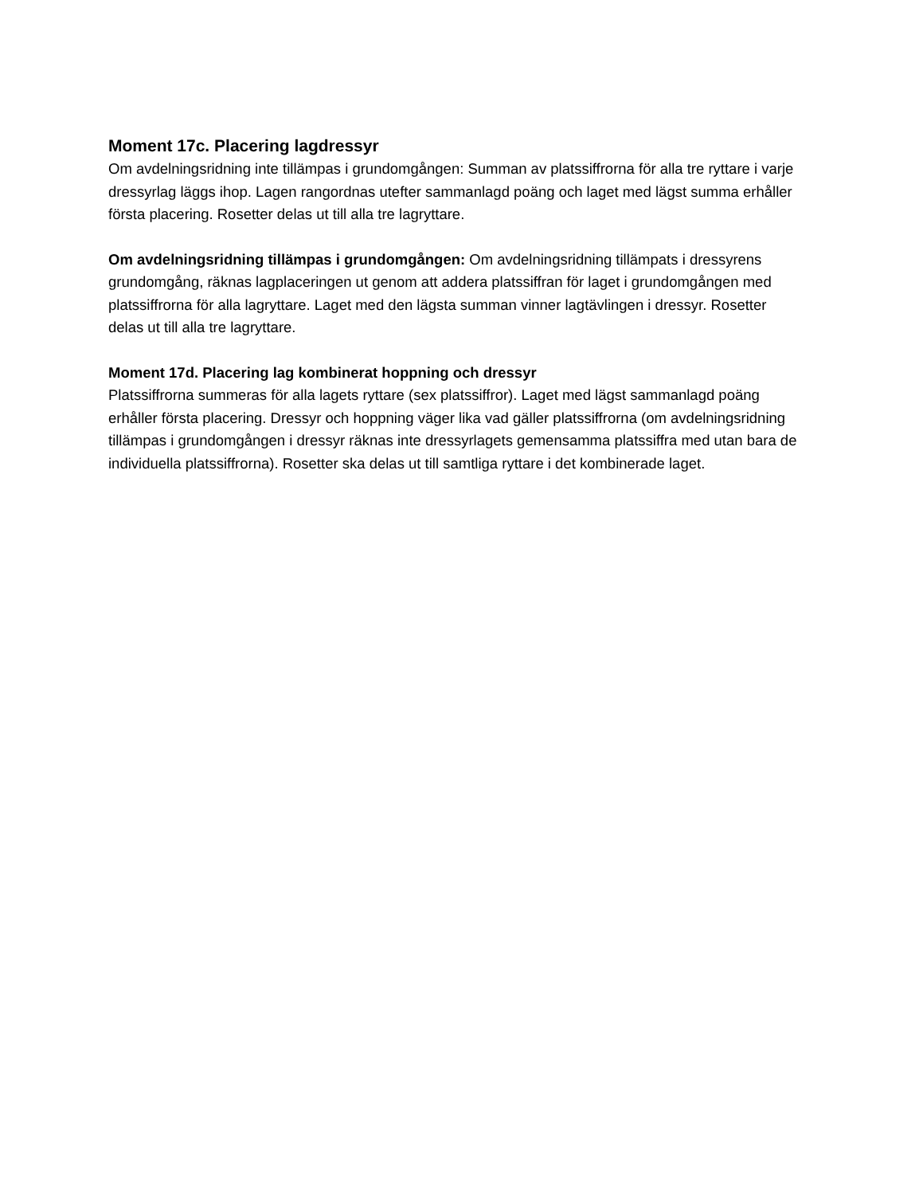Moment 17c. Placering lagdressyr
Om avdelningsridning inte tillämpas i grundomgången: Summan av platssiffrorna för alla tre ryttare i varje dressyrlag läggs ihop. Lagen rangordnas utefter sammanlagd poäng och laget med lägst summa erhåller första placering. Rosetter delas ut till alla tre lagryttare.
Om avdelningsridning tillämpas i grundomgången: Om avdelningsridning tillämpats i dressyrens grundomgång, räknas lagplaceringen ut genom att addera platssiffran för laget i grundomgången med platssiffrorna för alla lagryttare. Laget med den lägsta summan vinner lagtävlingen i dressyr. Rosetter delas ut till alla tre lagryttare.
Moment 17d. Placering lag kombinerat hoppning och dressyr
Platssiffrorna summeras för alla lagets ryttare (sex platssiffror). Laget med lägst sammanlagd poäng erhåller första placering. Dressyr och hoppning väger lika vad gäller platssiffrorna (om avdelningsridning tillämpas i grundomgången i dressyr räknas inte dressyrlagets gemensamma platssiffra med utan bara de individuella platssiffrorna). Rosetter ska delas ut till samtliga ryttare i det kombinerade laget.